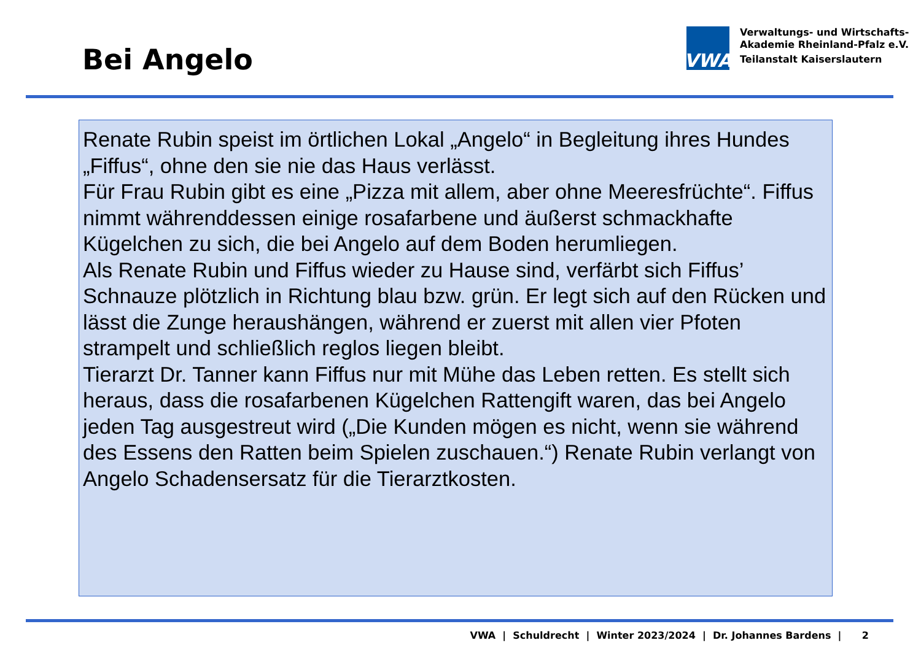Bei Angelo
VWA
Verwaltungs- und Wirtschafts-
Akademie Rheinland-Pfalz e.V.
Teilanstalt Kaiserslautern
Renate Rubin speist im örtlichen Lokal „Angelo“ in Begleitung ihres Hundes „Fiffus“, ohne den sie nie das Haus verlässt.
Für Frau Rubin gibt es eine „Pizza mit allem, aber ohne Meeresfrüchte“. Fiffus nimmt währenddessen einige rosafarbene und äußerst schmackhafte Kügelchen zu sich, die bei Angelo auf dem Boden herumliegen.
Als Renate Rubin und Fiffus wieder zu Hause sind, verfärbt sich Fiffus’ Schnauze plötzlich in Richtung blau bzw. grün. Er legt sich auf den Rücken und lässt die Zunge heraushängen, während er zuerst mit allen vier Pfoten strampelt und schließlich reglos liegen bleibt.
Tierarzt Dr. Tanner kann Fiffus nur mit Mühe das Leben retten. Es stellt sich heraus, dass die rosafarbenen Kügelchen Rattengift waren, das bei Angelo jeden Tag ausgestreut wird („Die Kunden mögen es nicht, wenn sie während des Essens den Ratten beim Spielen zuschauen.“) Renate Rubin verlangt von Angelo Schadensersatz für die Tierarztkosten.
VWA | Schuldrecht | Winter 2023/2024 | Dr. Johannes Bardens | 2